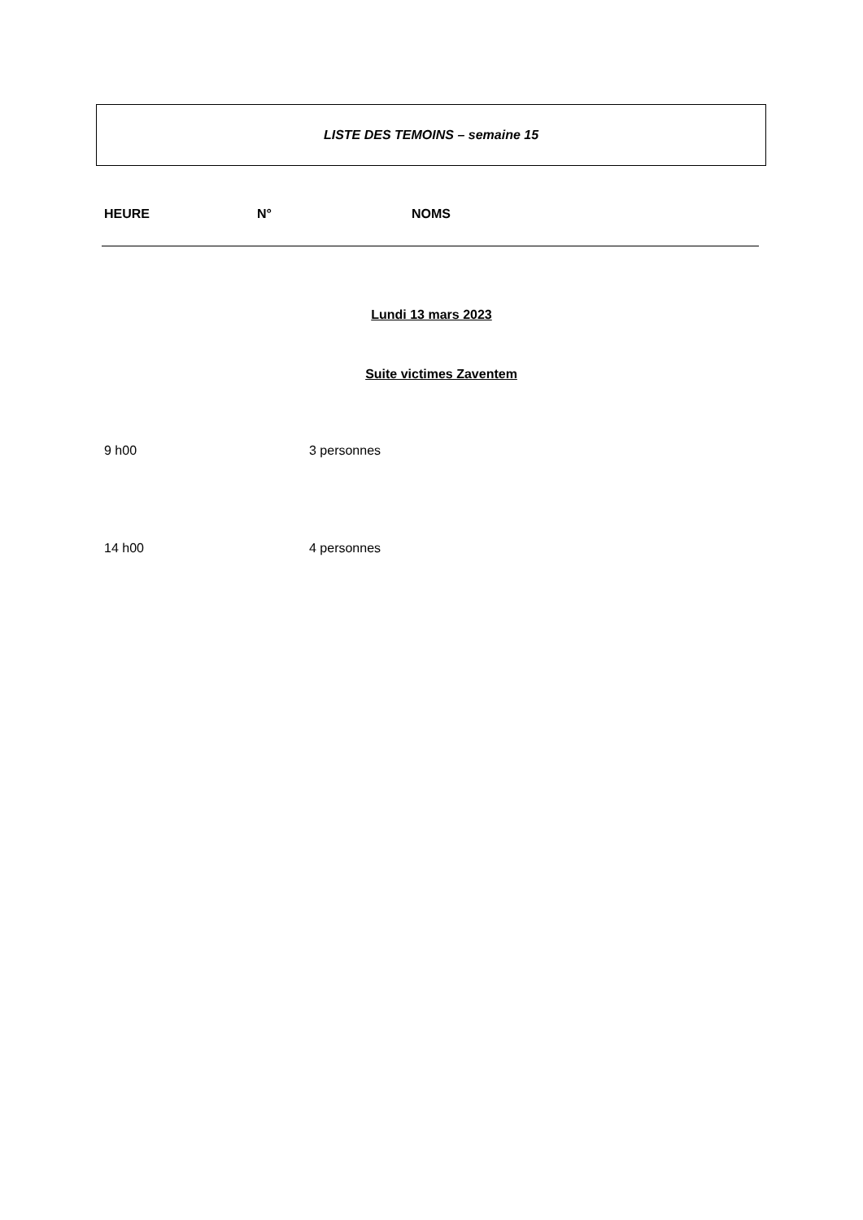LISTE DES TEMOINS – semaine 15
HEURE N° NOMS
Lundi 13 mars 2023
Suite victimes Zaventem
9 h00 3 personnes
14 h00 4 personnes